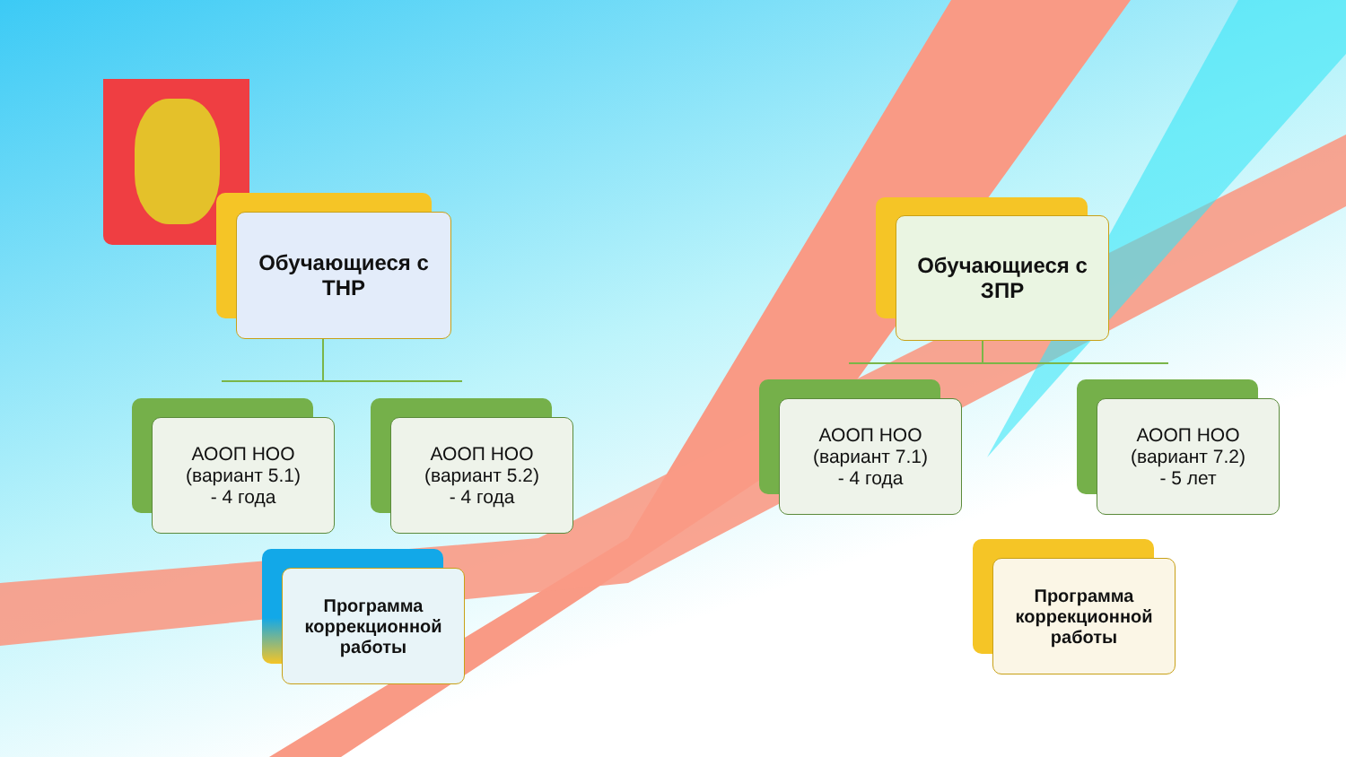Обучающиеся с ТНР
Обучающиеся с ЗПР
АООП НОО
(вариант 5.1)
- 4 года
АООП НОО
(вариант 5.2)
- 4 года
АООП НОО
(вариант 7.1)
- 4 года
АООП НОО
(вариант 7.2)
- 5 лет
Программа коррекционной работы
Программа коррекционной работы